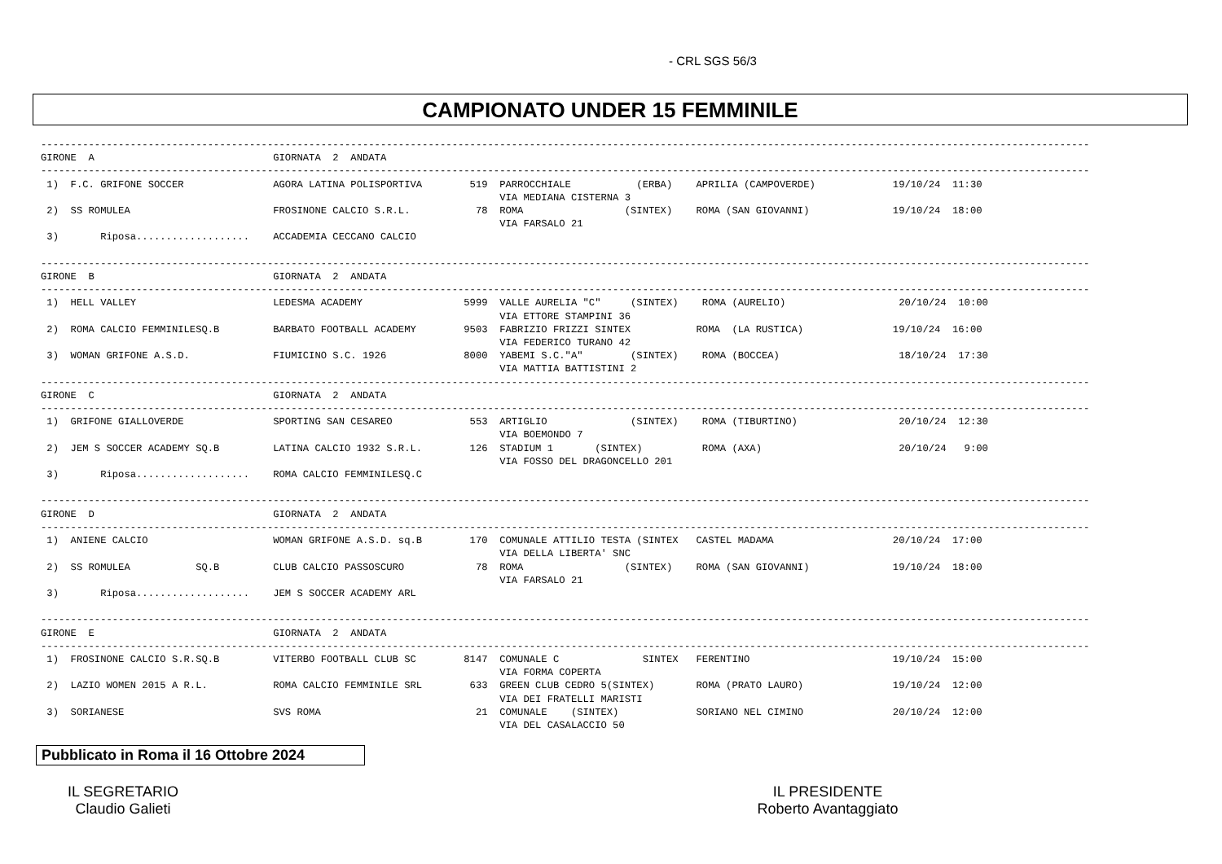- CRL SGS 56/3
CAMPIONATO UNDER 15 FEMMINILE
-------------------------------------------------------------------------------------------------------------------------------------------------------------------------------- GIRONE A GIORNATA 2 ANDATA -------------------------------------------------------------------------------------------------------------------------------------------------------------------------------- 1) F.C. GRIFONE SOCCER AGORA LATINA POLISPORTIVA 519 PARROCCHIALE (ERBA) APRILIA (CAMPOVERDE) 19/10/24 11:30 VIA MEDIANA CISTERNA 3 2) SS ROMULEA FROSINONE CALCIO S.R.L. 78 ROMA (SINTEX) ROMA (SAN GIOVANNI) 19/10/24 18:00 VIA FARSALO 21 3) Riposa................... ACCADEMIA CECCANO CALCIO -------------------------------------------------------------------------------------------------------------------------------------------------------------------------------- GIRONE B GIORNATA 2 ANDATA -------------------------------------------------------------------------------------------------------------------------------------------------------------------------------- 1) HELL VALLEY LEDESMA ACADEMY 5999 VALLE AURELIA "C" (SINTEX) ROMA (AURELIO) 20/10/24 10:00 VIA ETTORE STAMPINI 36 2) ROMA CALCIO FEMMINILESQ.B BARBATO FOOTBALL ACADEMY 9503 FABRIZIO FRIZZI SINTEX ROMA (LA RUSTICA) 19/10/24 16:00 VIA FEDERICO TURANO 42 3) WOMAN GRIFONE A.S.D. FIUMICINO S.C. 1926 8000 YABEMI S.C."A" (SINTEX) ROMA (BOCCEA) 18/10/24 17:30 VIA MATTIA BATTISTINI 2 -------------------------------------------------------------------------------------------------------------------------------------------------------------------------------- GIRONE C GIORNATA 2 ANDATA -------------------------------------------------------------------------------------------------------------------------------------------------------------------------------- 1) GRIFONE GIALLOVERDE SPORTING SAN CESAREO 553 ARTIGLIO (SINTEX) ROMA (TIBURTINO) 20/10/24 12:30 VIA BOEMONDO 7 2) JEM S SOCCER ACADEMY SQ.B LATINA CALCIO 1932 S.R.L. 126 STADIUM 1 (SINTEX) ROMA (AXA) 20/10/24 9:00 VIA FOSSO DEL DRAGONCELLO 201 3) Riposa................... ROMA CALCIO FEMMINILESQ.C -------------------------------------------------------------------------------------------------------------------------------------------------------------------------------- GIRONE D GIORNATA 2 ANDATA -------------------------------------------------------------------------------------------------------------------------------------------------------------------------------- 1) ANIENE CALCIO WOMAN GRIFONE A.S.D. sq.B 170 COMUNALE ATTILIO TESTA (SINTEX CASTEL MADAMA 20/10/24 17:00 VIA DELLA LIBERTA' SNC 2) SS ROMULEA SQ.B CLUB CALCIO PASSOSCURO 78 ROMA (SINTEX) ROMA (SAN GIOVANNI) 19/10/24 18:00 VIA FARSALO 21 3) Riposa................... JEM S SOCCER ACADEMY ARL -------------------------------------------------------------------------------------------------------------------------------------------------------------------------------- GIRONE E GIORNATA 2 ANDATA -------------------------------------------------------------------------------------------------------------------------------------------------------------------------------- 1) FROSINONE CALCIO S.R.SQ.B VITERBO FOOTBALL CLUB SC 8147 COMUNALE C SINTEX FERENTINO 19/10/24 15:00 VIA FORMA COPERTA 2) LAZIO WOMEN 2015 A R.L. ROMA CALCIO FEMMINILE SRL 633 GREEN CLUB CEDRO 5(SINTEX) ROMA (PRATO LAURO) 19/10/24 12:00 VIA DEI FRATELLI MARISTI 3) SORIANESE SVS ROMA 21 COMUNALE (SINTEX) SORIANO NEL CIMINO 20/10/24 12:00 VIA DEL CASALACCIO 50
Pubblicato in Roma il 16 Ottobre 2024
IL SEGRETARIO
Claudio Galieti
IL PRESIDENTE
Roberto Avantaggiato